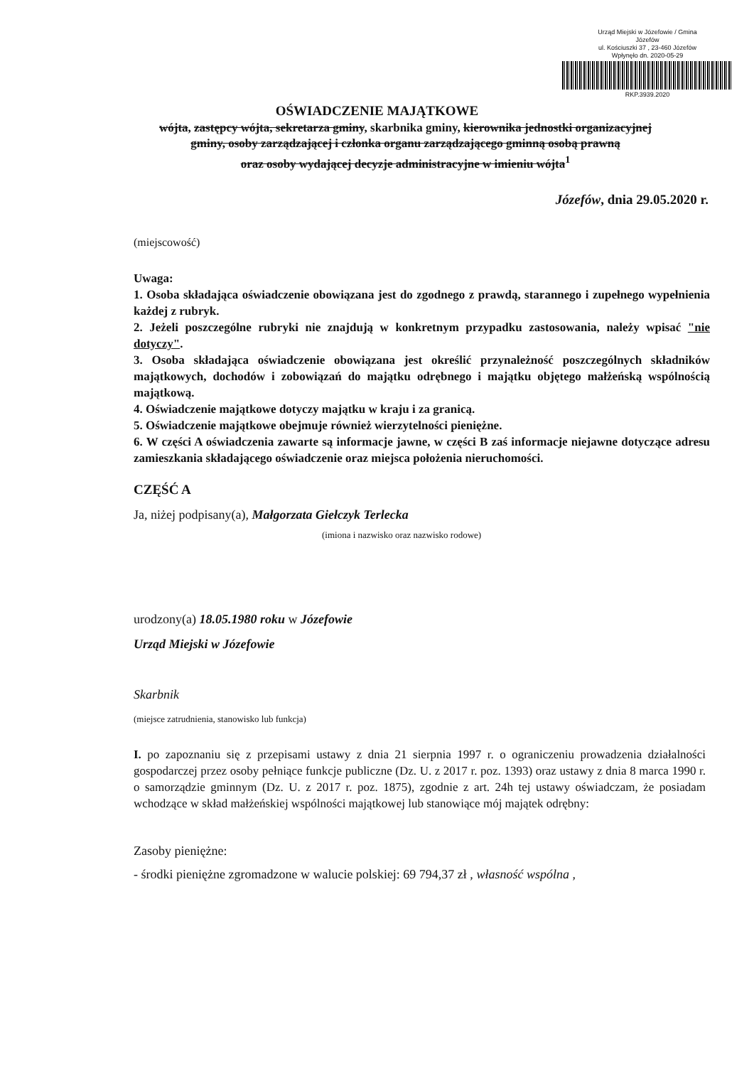Urząd Miejski w Józefowie / Gmina
Józefów
ul. Kościuszki 37 , 23-460 Józefów
Wpłynęło dn. 2020-05-29
RKP.3939.2020
OŚWIADCZENIE MAJĄTKOWE
wójta, zastępcy wójta, sekretarza gminy, skarbnika gminy, kierownika jednostki organizacyjnej gminy, osoby zarządzającej i członka organu zarządzającego gminną osobą prawną
oraz osoby wydającej decyzje administracyjne w imieniu wójta<sup>1</sup>
Józefów, dnia 29.05.2020 r.
(miejscowość)
Uwaga:
1. Osoba składająca oświadczenie obowiązana jest do zgodnego z prawdą, starannego i zupełnego wypełnienia każdej z rubryk.
2. Jeżeli poszczególne rubryki nie znajdują w konkretnym przypadku zastosowania, należy wpisać "nie dotyczy".
3. Osoba składająca oświadczenie obowiązana jest określić przynależność poszczególnych składników majątkowych, dochodów i zobowiązań do majątku odrębnego i majątku objętego małżeńską wspólnością majątkową.
4. Oświadczenie majątkowe dotyczy majątku w kraju i za granicą.
5. Oświadczenie majątkowe obejmuje również wierzytelności pieniężne.
6. W części A oświadczenia zawarte są informacje jawne, w części B zaś informacje niejawne dotyczące adresu zamieszkania składającego oświadczenie oraz miejsca położenia nieruchomości.
CZĘŚĆ A
Ja, niżej podpisany(a), Małgorzata Giełczyk Terlecka
(imiona i nazwisko oraz nazwisko rodowe)
urodzony(a) 18.05.1980 roku w Józefowie
Urząd Miejski w Józefowie
Skarbnik
(miejsce zatrudnienia, stanowisko lub funkcja)
I. po zapoznaniu się z przepisami ustawy z dnia 21 sierpnia 1997 r. o ograniczeniu prowadzenia działalności gospodarczej przez osoby pełniące funkcje publiczne (Dz. U. z 2017 r. poz. 1393) oraz ustawy z dnia 8 marca 1990 r. o samorządzie gminnym (Dz. U. z 2017 r. poz. 1875), zgodnie z art. 24h tej ustawy oświadczam, że posiadam wchodzące w skład małżeńskiej wspólności majątkowej lub stanowiące mój majątek odrębny:
Zasoby pieniężne:
- środki pieniężne zgromadzone w walucie polskiej: 69 794,37 zł , własność wspólna ,